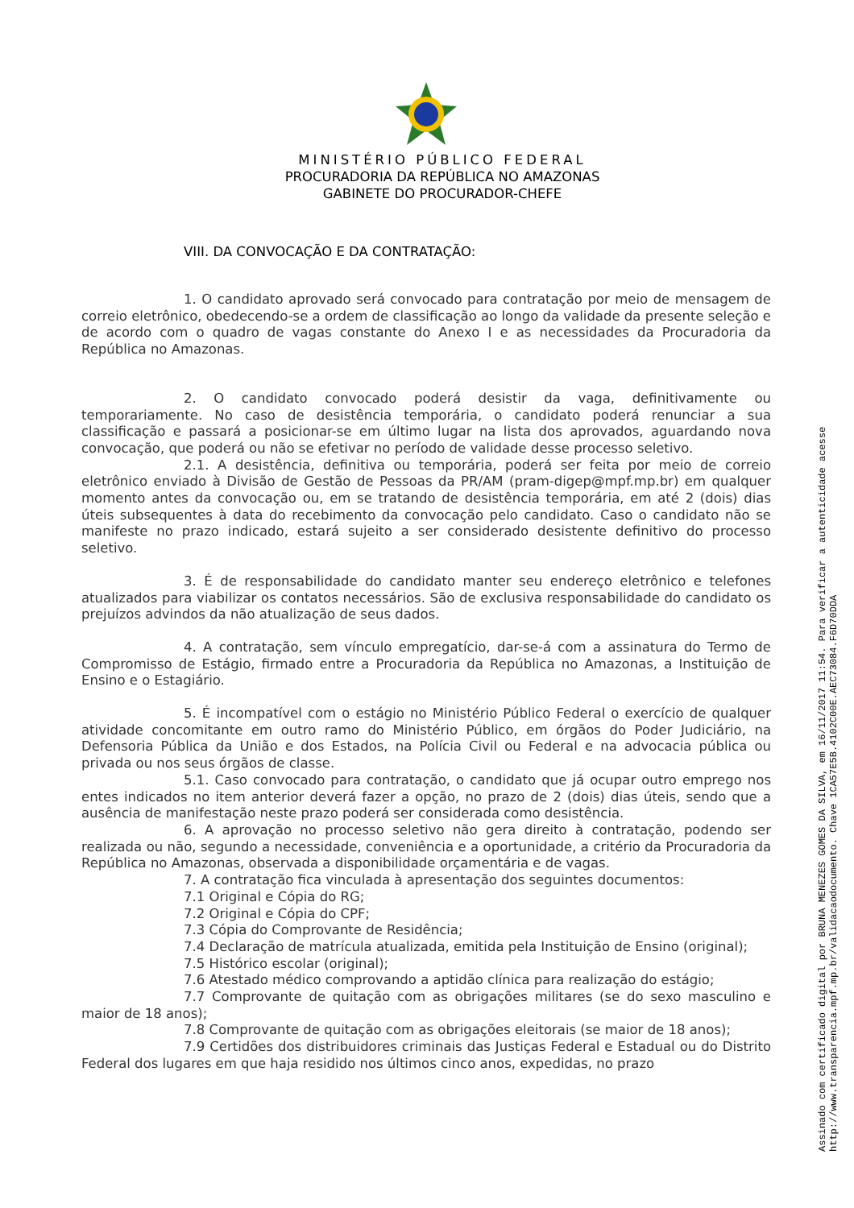MINISTÉRIO PÚBLICO FEDERAL
PROCURADORIA DA REPÚBLICA NO AMAZONAS
GABINETE DO PROCURADOR-CHEFE
VIII. DA CONVOCAÇÃO E DA CONTRATAÇÃO:
1. O candidato aprovado será convocado para contratação por meio de mensagem de correio eletrônico, obedecendo-se a ordem de classificação ao longo da validade da presente seleção e de acordo com o quadro de vagas constante do Anexo I e as necessidades da Procuradoria da República no Amazonas.
2. O candidato convocado poderá desistir da vaga, definitivamente ou temporariamente. No caso de desistência temporária, o candidato poderá renunciar a sua classificação e passará a posicionar-se em último lugar na lista dos aprovados, aguardando nova convocação, que poderá ou não se efetivar no período de validade desse processo seletivo.
2.1. A desistência, definitiva ou temporária, poderá ser feita por meio de correio eletrônico enviado à Divisão de Gestão de Pessoas da PR/AM (pram-digep@mpf.mp.br) em qualquer momento antes da convocação ou, em se tratando de desistência temporária, em até 2 (dois) dias úteis subsequentes à data do recebimento da convocação pelo candidato. Caso o candidato não se manifeste no prazo indicado, estará sujeito a ser considerado desistente definitivo do processo seletivo.
3. É de responsabilidade do candidato manter seu endereço eletrônico e telefones atualizados para viabilizar os contatos necessários. São de exclusiva responsabilidade do candidato os prejuízos advindos da não atualização de seus dados.
4. A contratação, sem vínculo empregatício, dar-se-á com a assinatura do Termo de Compromisso de Estágio, firmado entre a Procuradoria da República no Amazonas, a Instituição de Ensino e o Estagiário.
5. É incompatível com o estágio no Ministério Público Federal o exercício de qualquer atividade concomitante em outro ramo do Ministério Público, em órgãos do Poder Judiciário, na Defensoria Pública da União e dos Estados, na Polícia Civil ou Federal e na advocacia pública ou privada ou nos seus órgãos de classe.
5.1. Caso convocado para contratação, o candidato que já ocupar outro emprego nos entes indicados no item anterior deverá fazer a opção, no prazo de 2 (dois) dias úteis, sendo que a ausência de manifestação neste prazo poderá ser considerada como desistência.
6. A aprovação no processo seletivo não gera direito à contratação, podendo ser realizada ou não, segundo a necessidade, conveniência e a oportunidade, a critério da Procuradoria da República no Amazonas, observada a disponibilidade orçamentária e de vagas.
7. A contratação fica vinculada à apresentação dos seguintes documentos:
7.1 Original e Cópia do RG;
7.2 Original e Cópia do CPF;
7.3 Cópia do Comprovante de Residência;
7.4 Declaração de matrícula atualizada, emitida pela Instituição de Ensino (original);
7.5 Histórico escolar (original);
7.6 Atestado médico comprovando a aptidão clínica para realização do estágio;
7.7 Comprovante de quitação com as obrigações militares (se do sexo masculino e maior de 18 anos);
7.8 Comprovante de quitação com as obrigações eleitorais (se maior de 18 anos);
7.9 Certidões dos distribuidores criminais das Justiças Federal e Estadual ou do Distrito Federal dos lugares em que haja residido nos últimos cinco anos, expedidas, no prazo
Assinado com certificado digital por BRUNA MENEZES GOMES DA SILVA, em 16/11/2017 11:54. Para verificar a autenticidade acesse
http://www.transparencia.mpf.mp.br/validacaodocumento. Chave 1CA57E5B.4102C00E.AEC73084.F6D70DDA